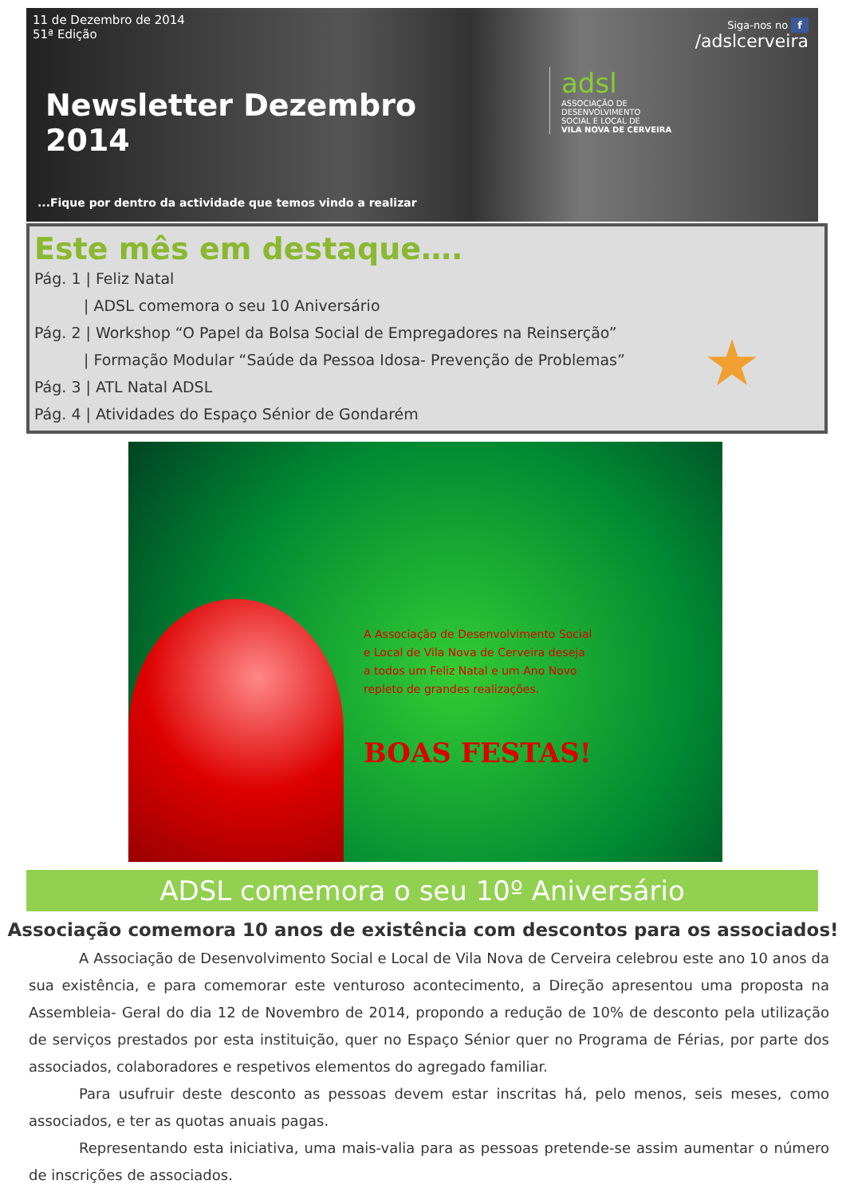11 de Dezembro de 2014
51ª Edição
Newsletter Dezembro 2014
...Fique por dentro da actividade que temos vindo a realizar
Siga-nos no f
/adslcerveira
adsl
ASSOCIAÇÃO DE
DESENVOLVIMENTO
SOCIAL E LOCAL DE
VILA NOVA DE CERVEIRA
Este mês em destaque….
Pág. 1 | Feliz Natal
| ADSL comemora o seu 10 Aniversário
Pág. 2 | Workshop “O Papel da Bolsa Social de Empregadores na Reinserção”
| Formação Modular “Saúde da Pessoa Idosa- Prevenção de Problemas”
Pág. 3 | ATL Natal ADSL
Pág. 4 | Atividades do Espaço Sénior de Gondarém
★
A Associação de Desenvolvimento Social e Local de Vila Nova de Cerveira deseja a todos um Feliz Natal e um Ano Novo repleto de grandes realizações.
BOAS FESTAS!
ADSL comemora o seu 10º Aniversário
Associação comemora 10 anos de existência com descontos para os associados!
A Associação de Desenvolvimento Social e Local de Vila Nova de Cerveira celebrou este ano 10 anos da sua existência, e para comemorar este venturoso acontecimento, a Direção apresentou uma proposta na Assembleia- Geral do dia 12 de Novembro de 2014, propondo a redução de 10% de desconto pela utilização de serviços prestados por esta instituição, quer no Espaço Sénior quer no Programa de Férias, por parte dos associados, colaboradores e respetivos elementos do agregado familiar.
Para usufruir deste desconto as pessoas devem estar inscritas há, pelo menos, seis meses, como associados, e ter as quotas anuais pagas.
Representando esta iniciativa, uma mais-valia para as pessoas pretende-se assim aumentar o número de inscrições de associados.